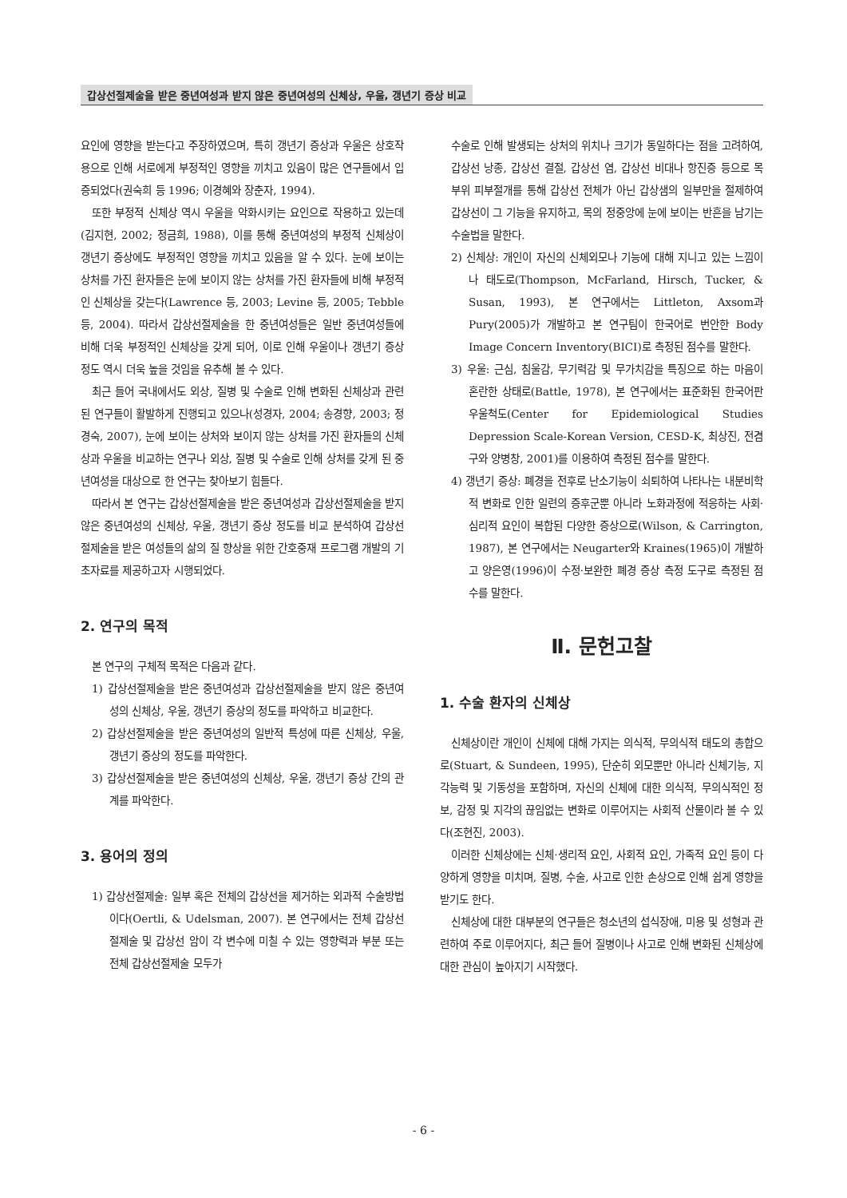갑상선절제술을 받은 중년여성과 받지 않은 중년여성의 신체상, 우울, 갱년기 증상 비교
요인에 영향을 받는다고 주장하였으며, 특히 갱년기 증상과 우울은 상호작용으로 인해 서로에게 부정적인 영향을 끼치고 있음이 많은 연구들에서 입증되었다(권숙희 등 1996; 이경혜와 장춘자, 1994).
또한 부정적 신체상 역시 우울을 악화시키는 요인으로 작용하고 있는데(김지현, 2002; 정금희, 1988), 이를 통해 중년여성의 부정적 신체상이 갱년기 증상에도 부정적인 영향을 끼치고 있음을 알 수 있다. 눈에 보이는 상처를 가진 환자들은 눈에 보이지 않는 상처를 가진 환자들에 비해 부정적인 신체상을 갖는다(Lawrence 등, 2003; Levine 등, 2005; Tebble 등, 2004). 따라서 갑상선절제술을 한 중년여성들은 일반 중년여성들에 비해 더욱 부정적인 신체상을 갖게 되어, 이로 인해 우울이나 갱년기 증상 정도 역시 더욱 높을 것임을 유추해 볼 수 있다.
최근 들어 국내에서도 외상, 질병 및 수술로 인해 변화된 신체상과 관련된 연구들이 활발하게 진행되고 있으나(성경자, 2004; 송경향, 2003; 정경숙, 2007), 눈에 보이는 상처와 보이지 않는 상처를 가진 환자들의 신체상과 우울을 비교하는 연구나 외상, 질병 및 수술로 인해 상처를 갖게 된 중년여성을 대상으로 한 연구는 찾아보기 힘들다.
따라서 본 연구는 갑상선절제술을 받은 중년여성과 갑상선절제술을 받지 않은 중년여성의 신체상, 우울, 갱년기 증상 정도를 비교 분석하여 갑상선절제술을 받은 여성들의 삶의 질 향상을 위한 간호중재 프로그램 개발의 기초자료를 제공하고자 시행되었다.
2. 연구의 목적
본 연구의 구체적 목적은 다음과 같다.
1) 갑상선절제술을 받은 중년여성과 갑상선절제술을 받지 않은 중년여성의 신체상, 우울, 갱년기 증상의 정도를 파악하고 비교한다.
2) 갑상선절제술을 받은 중년여성의 일반적 특성에 따른 신체상, 우울, 갱년기 증상의 정도를 파악한다.
3) 갑상선절제술을 받은 중년여성의 신체상, 우울, 갱년기 증상 간의 관계를 파악한다.
3. 용어의 정의
1) 갑상선절제술: 일부 혹은 전체의 갑상선을 제거하는 외과적 수술방법이다(Oertli, & Udelsman, 2007). 본 연구에서는 전체 갑상선절제술 및 갑상선 암이 각 변수에 미칠 수 있는 영향력과 부분 또는 전체 갑상선절제술 모두가
수술로 인해 발생되는 상처의 위치나 크기가 동일하다는 점을 고려하여, 갑상선 낭종, 갑상선 결절, 갑상선 염, 갑상선 비대나 항진증 등으로 목 부위 피부절개를 통해 갑상선 전체가 아닌 갑상샘의 일부만을 절제하여 갑상선이 그 기능을 유지하고, 목의 정중앙에 눈에 보이는 반흔을 남기는 수술법을 말한다.
2) 신체상: 개인이 자신의 신체외모나 기능에 대해 지니고 있는 느낌이나 태도로(Thompson, McFarland, Hirsch, Tucker, & Susan, 1993), 본 연구에서는 Littleton, Axsom과 Pury(2005)가 개발하고 본 연구팀이 한국어로 번안한 Body Image Concern Inventory(BICI)로 측정된 점수를 말한다.
3) 우울: 근심, 침울감, 무기력감 및 무가치감을 특징으로 하는 마음이 혼란한 상태로(Battle, 1978), 본 연구에서는 표준화된 한국어판 우울척도(Center for Epidemiological Studies Depression Scale-Korean Version, CESD-K, 최상진, 전겸구와 양병창, 2001)를 이용하여 측정된 점수를 말한다.
4) 갱년기 증상: 폐경을 전후로 난소기능이 쇠퇴하여 나타나는 내분비학적 변화로 인한 일련의 증후군뿐 아니라 노화과정에 적응하는 사회·심리적 요인이 복합된 다양한 증상으로(Wilson, & Carrington, 1987), 본 연구에서는 Neugarter와 Kraines(1965)이 개발하고 양은영(1996)이 수정·보완한 폐경 증상 측정 도구로 측정된 점수를 말한다.
Ⅱ. 문헌고찰
1. 수술 환자의 신체상
신체상이란 개인이 신체에 대해 가지는 의식적, 무의식적 태도의 총합으로(Stuart, & Sundeen, 1995), 단순히 외모뿐만 아니라 신체기능, 지각능력 및 기동성을 포함하며, 자신의 신체에 대한 의식적, 무의식적인 정보, 감정 및 지각의 끊임없는 변화로 이루어지는 사회적 산물이라 볼 수 있다(조현진, 2003).
이러한 신체상에는 신체·생리적 요인, 사회적 요인, 가족적 요인 등이 다양하게 영향을 미치며, 질병, 수술, 사고로 인한 손상으로 인해 쉽게 영향을 받기도 한다.
신체상에 대한 대부분의 연구들은 청소년의 섭식장애, 미용 및 성형과 관련하여 주로 이루어지다, 최근 들어 질병이나 사고로 인해 변화된 신체상에 대한 관심이 높아지기 시작했다.
- 6 -